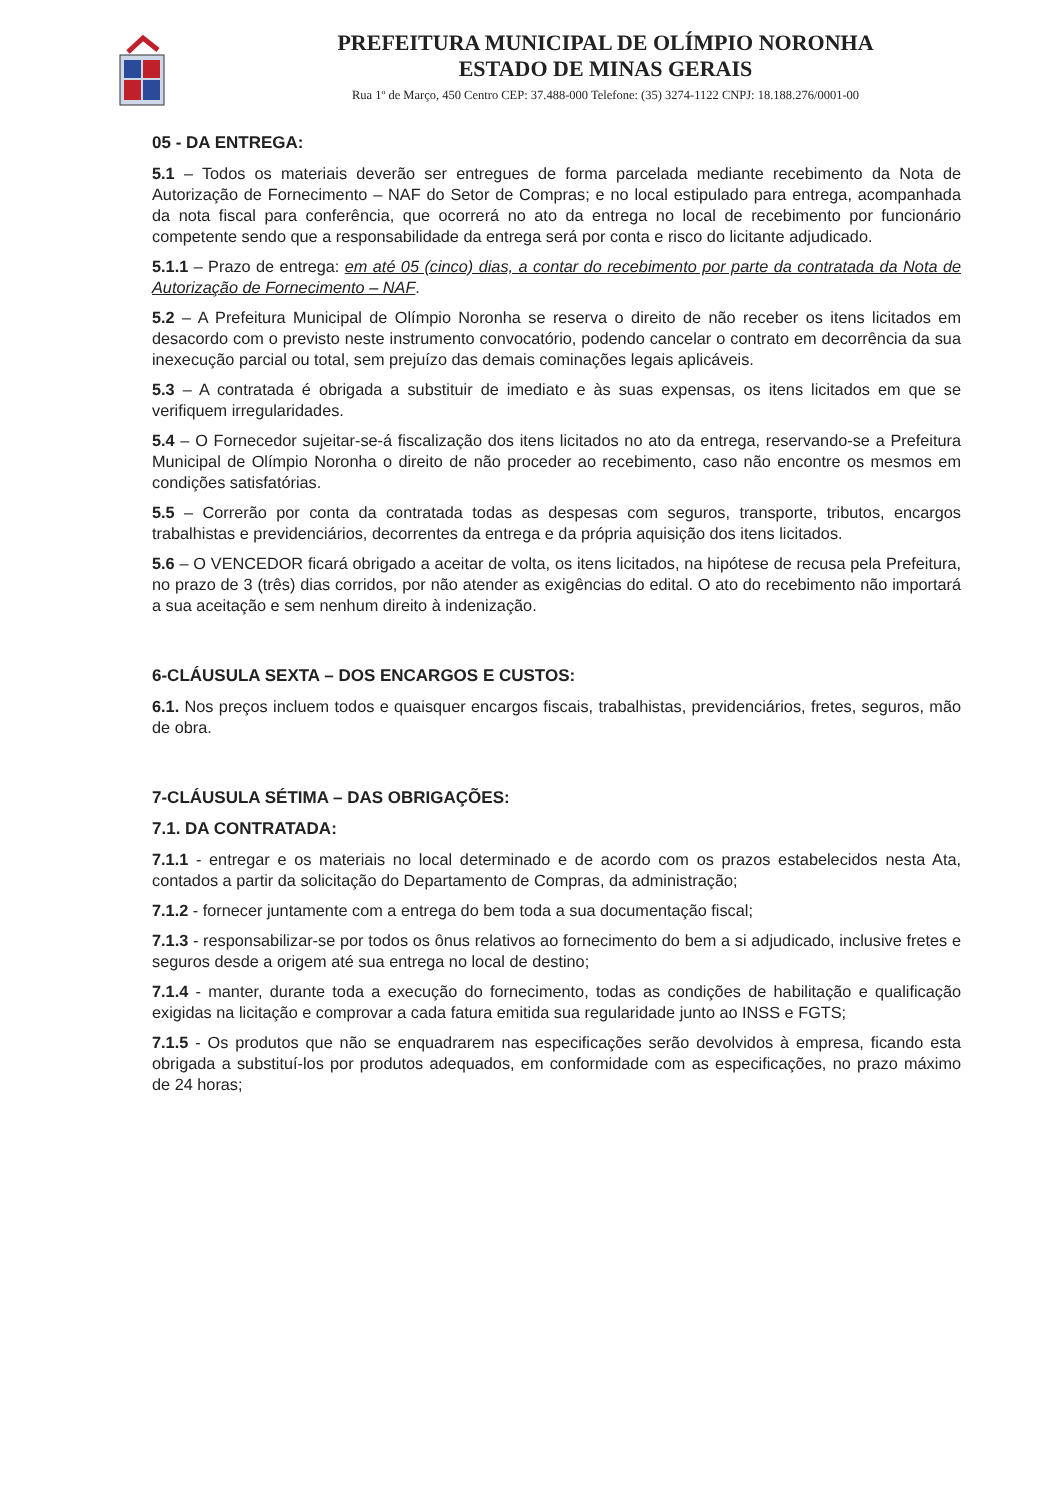PREFEITURA MUNICIPAL DE OLÍMPIO NORONHA
ESTADO DE MINAS GERAIS
Rua 1º de Março, 450 Centro CEP: 37.488-000 Telefone: (35) 3274-1122 CNPJ: 18.188.276/0001-00
05 - DA ENTREGA:
5.1 – Todos os materiais deverão ser entregues de forma parcelada mediante recebimento da Nota de Autorização de Fornecimento – NAF do Setor de Compras; e no local estipulado para entrega, acompanhada da nota fiscal para conferência, que ocorrerá no ato da entrega no local de recebimento por funcionário competente sendo que a responsabilidade da entrega será por conta e risco do licitante adjudicado.
5.1.1 – Prazo de entrega: em até 05 (cinco) dias, a contar do recebimento por parte da contratada da Nota de Autorização de Fornecimento – NAF.
5.2 – A Prefeitura Municipal de Olímpio Noronha se reserva o direito de não receber os itens licitados em desacordo com o previsto neste instrumento convocatório, podendo cancelar o contrato em decorrência da sua inexecução parcial ou total, sem prejuízo das demais cominações legais aplicáveis.
5.3 – A contratada é obrigada a substituir de imediato e às suas expensas, os itens licitados em que se verifiquem irregularidades.
5.4 – O Fornecedor sujeitar-se-á fiscalização dos itens licitados no ato da entrega, reservando-se a Prefeitura Municipal de Olímpio Noronha o direito de não proceder ao recebimento, caso não encontre os mesmos em condições satisfatórias.
5.5 – Correrão por conta da contratada todas as despesas com seguros, transporte, tributos, encargos trabalhistas e previdenciários, decorrentes da entrega e da própria aquisição dos itens licitados.
5.6 – O VENCEDOR ficará obrigado a aceitar de volta, os itens licitados, na hipótese de recusa pela Prefeitura, no prazo de 3 (três) dias corridos, por não atender as exigências do edital. O ato do recebimento não importará a sua aceitação e sem nenhum direito à indenização.
6-CLÁUSULA SEXTA – DOS ENCARGOS E CUSTOS:
6.1. Nos preços incluem todos e quaisquer encargos fiscais, trabalhistas, previdenciários, fretes, seguros, mão de obra.
7-CLÁUSULA SÉTIMA – DAS OBRIGAÇÕES:
7.1. DA CONTRATADA:
7.1.1 - entregar e os materiais no local determinado e de acordo com os prazos estabelecidos nesta Ata, contados a partir da solicitação do Departamento de Compras, da administração;
7.1.2 - fornecer juntamente com a entrega do bem toda a sua documentação fiscal;
7.1.3 - responsabilizar-se por todos os ônus relativos ao fornecimento do bem a si adjudicado, inclusive fretes e seguros desde a origem até sua entrega no local de destino;
7.1.4 - manter, durante toda a execução do fornecimento, todas as condições de habilitação e qualificação exigidas na licitação e comprovar a cada fatura emitida sua regularidade junto ao INSS e FGTS;
7.1.5 - Os produtos que não se enquadrarem nas especificações serão devolvidos à empresa, ficando esta obrigada a substituí-los por produtos adequados, em conformidade com as especificações, no prazo máximo de 24 horas;